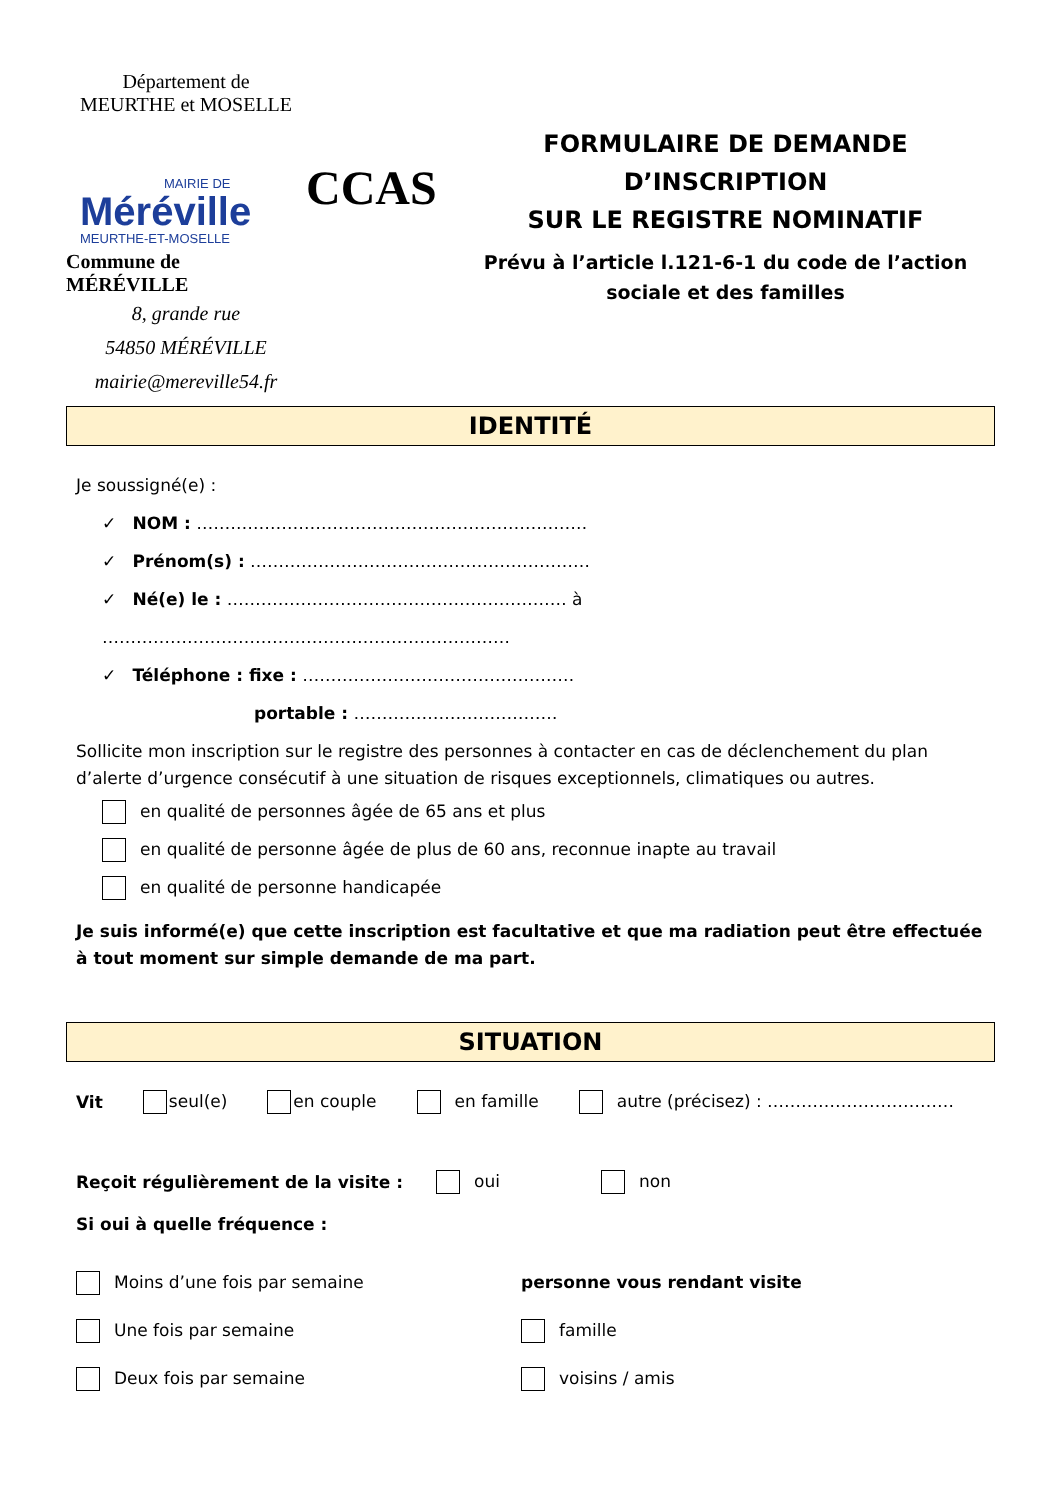Département de
MEURTHE et MOSELLE
MAIRIE DE
Méréville
MEURTHE-ET-MOSELLE
Commune de MÉRÉVILLE
8, grande rue
54850 MÉRÉVILLE
mairie@mereville54.fr
CCAS
FORMULAIRE DE DEMANDE D’INSCRIPTION
SUR LE REGISTRE NOMINATIF
Prévu à l’article l.121-6-1 du code de l’action sociale et des familles
IDENTITÉ
Je soussigné(e) :
✓ NOM : ……………………………………………………………
✓ Prénom(s) : ……………………………………………………
✓ Né(e) le : …………………………………………………… à ………………………………………………………………
✓ Téléphone : fixe : …………………………………………
portable : ………………………………
Sollicite mon inscription sur le registre des personnes à contacter en cas de déclenchement du plan d’alerte d’urgence consécutif à une situation de risques exceptionnels, climatiques ou autres.
en qualité de personnes âgée de 65 ans et plus
en qualité de personne âgée de plus de 60 ans, reconnue inapte au travail
en qualité de personne handicapée
Je suis informé(e) que cette inscription est facultative et que ma radiation peut être effectuée à tout moment sur simple demande de ma part.
SITUATION
Vit seul(e) en couple en famille autre (précisez) : ……………………………
Reçoit régulièrement de la visite : oui non
Si oui à quelle fréquence :
Moins d’une fois par semaine
Une fois par semaine
Deux fois par semaine
personne vous rendant visite
famille
voisins / amis